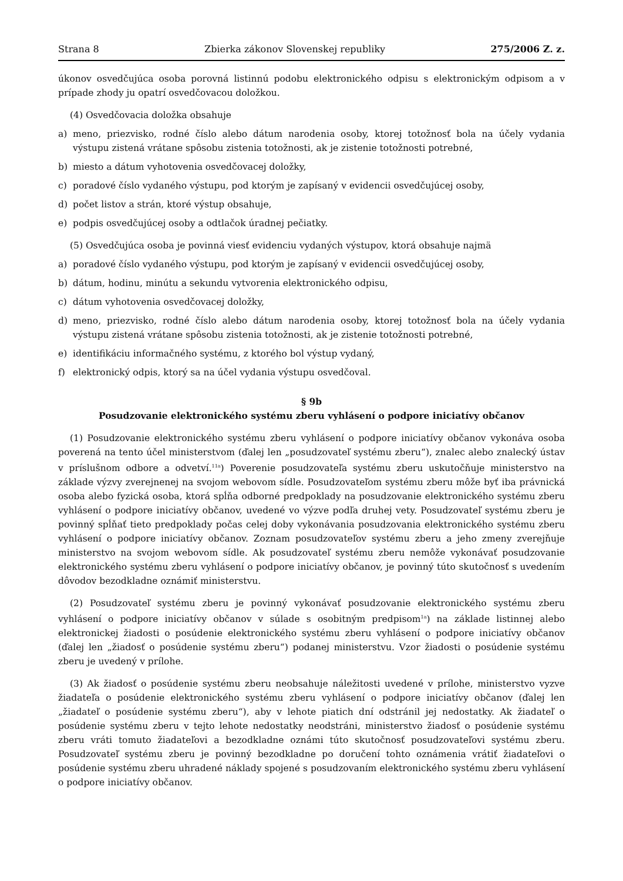Strana 8 Zbierka zákonov Slovenskej republiky 275/2006 Z. z.
úkonov osvedčujúca osoba porovná listinnú podobu elektronického odpisu s elektronickým odpisom a v prípade zhody ju opatrí osvedčovacou doložkou.
(4) Osvedčovacia doložka obsahuje
a) meno, priezvisko, rodné číslo alebo dátum narodenia osoby, ktorej totožnosť bola na účely vydania výstupu zistená vrátane spôsobu zistenia totožnosti, ak je zistenie totožnosti potrebné,
b) miesto a dátum vyhotovenia osvedčovacej doložky,
c) poradové číslo vydaného výstupu, pod ktorým je zapísaný v evidencii osvedčujúcej osoby,
d) počet listov a strán, ktoré výstup obsahuje,
e) podpis osvedčujúcej osoby a odtlačok úradnej pečiatky.
(5) Osvedčujúca osoba je povinná viesť evidenciu vydaných výstupov, ktorá obsahuje najmä
a) poradové číslo vydaného výstupu, pod ktorým je zapísaný v evidencii osvedčujúcej osoby,
b) dátum, hodinu, minútu a sekundu vytvorenia elektronického odpisu,
c) dátum vyhotovenia osvedčovacej doložky,
d) meno, priezvisko, rodné číslo alebo dátum narodenia osoby, ktorej totožnosť bola na účely vydania výstupu zistená vrátane spôsobu zistenia totožnosti, ak je zistenie totožnosti potrebné,
e) identifikáciu informačného systému, z ktorého bol výstup vydaný,
f) elektronický odpis, ktorý sa na účel vydania výstupu osvedčoval.
§ 9b
Posudzovanie elektronického systému zberu vyhlásení o podpore iniciatívy občanov
(1) Posudzovanie elektronického systému zberu vyhlásení o podpore iniciatívy občanov vykonáva osoba poverená na tento účel ministerstvom (ďalej len „posudzovateľ systému zberu“), znalec alebo znalecký ústav v príslušnom odbore a odvetví.<sup>11a</sup>) Poverenie posudzovateľa systému zberu uskutočňuje ministerstvo na základe výzvy zverejnenej na svojom webovom sídle. Posudzovateľom systému zberu môže byť iba právnická osoba alebo fyzická osoba, ktorá spĺňa odborné predpoklady na posudzovanie elektronického systému zberu vyhlásení o podpore iniciatívy občanov, uvedené vo výzve podľa druhej vety. Posudzovateľ systému zberu je povinný spĺňať tieto predpoklady počas celej doby vykonávania posudzovania elektronického systému zberu vyhlásení o podpore iniciatívy občanov. Zoznam posudzovateľov systému zberu a jeho zmeny zverejňuje ministerstvo na svojom webovom sídle. Ak posudzovateľ systému zberu nemôže vykonávať posudzovanie elektronického systému zberu vyhlásení o podpore iniciatívy občanov, je povinný túto skutočnosť s uvedením dôvodov bezodkladne oznámiť ministerstvu.
(2) Posudzovateľ systému zberu je povinný vykonávať posudzovanie elektronického systému zberu vyhlásení o podpore iniciatívy občanov v súlade s osobitným predpisom<sup>1a</sup>) na základe listinnej alebo elektronickej žiadosti o posúdenie elektronického systému zberu vyhlásení o podpore iniciatívy občanov (ďalej len „žiadosť o posúdenie systému zberu“) podanej ministerstvu. Vzor žiadosti o posúdenie systému zberu je uvedený v prílohe.
(3) Ak žiadosť o posúdenie systému zberu neobsahuje náležitosti uvedené v prílohe, ministerstvo vyzve žiadateľa o posúdenie elektronického systému zberu vyhlásení o podpore iniciatívy občanov (ďalej len „žiadateľ o posúdenie systému zberu“), aby v lehote piatich dní odstránil jej nedostatky. Ak žiadateľ o posúdenie systému zberu v tejto lehote nedostatky neodstráni, ministerstvo žiadosť o posúdenie systému zberu vráti tomuto žiadateľovi a bezodkladne oznámi túto skutočnosť posudzovateľovi systému zberu. Posudzovateľ systému zberu je povinný bezodkladne po doručení tohto oznámenia vrátiť žiadateľovi o posúdenie systému zberu uhradené náklady spojené s posudzovaním elektronického systému zberu vyhlásení o podpore iniciatívy občanov.